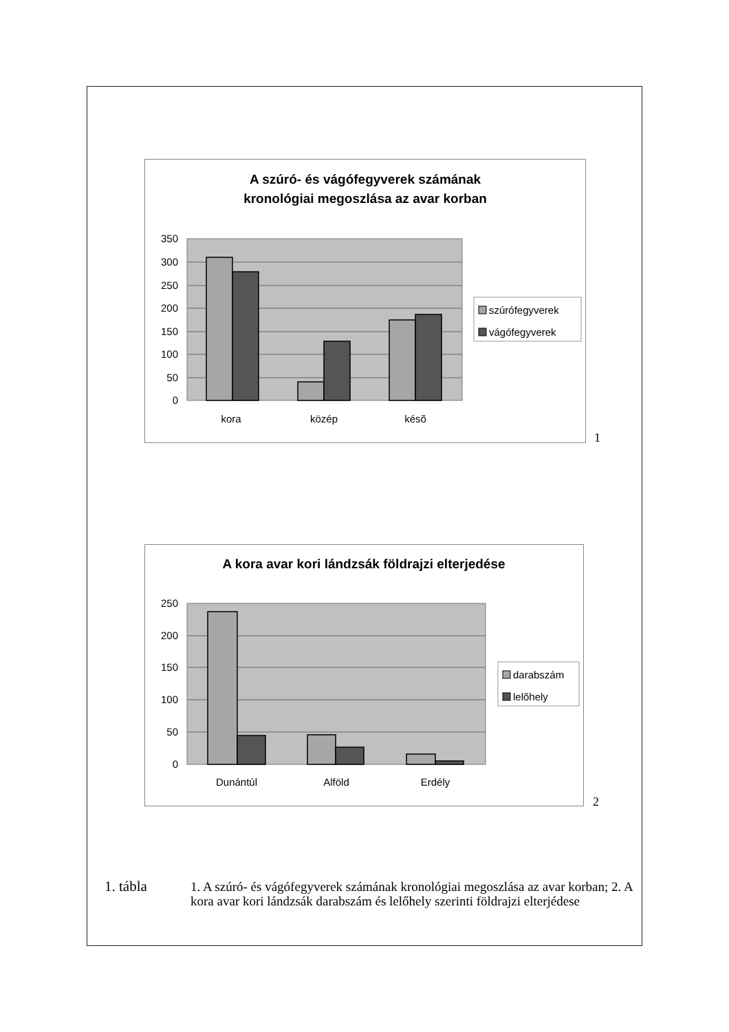A szúró- és vágófegyverek számának
kronológiai megoszlása az avar korban
350
300
250
200
150
100
50
0
kora
közép
késõ
szúrófegyverek
vágófegyverek
1
A kora avar kori lándzsák földrajzi elterjedése
250
200
150
100
50
0
Dunántúl
Alföld
Erdély
darabszám
lelõhely
2
1. tábla 1. A szúró- és vágófegyverek számának kronológiai megoszlása az avar korban; 2. A kora avar kori lándzsák darabszám és lelőhely szerinti földrajzi elterjédese